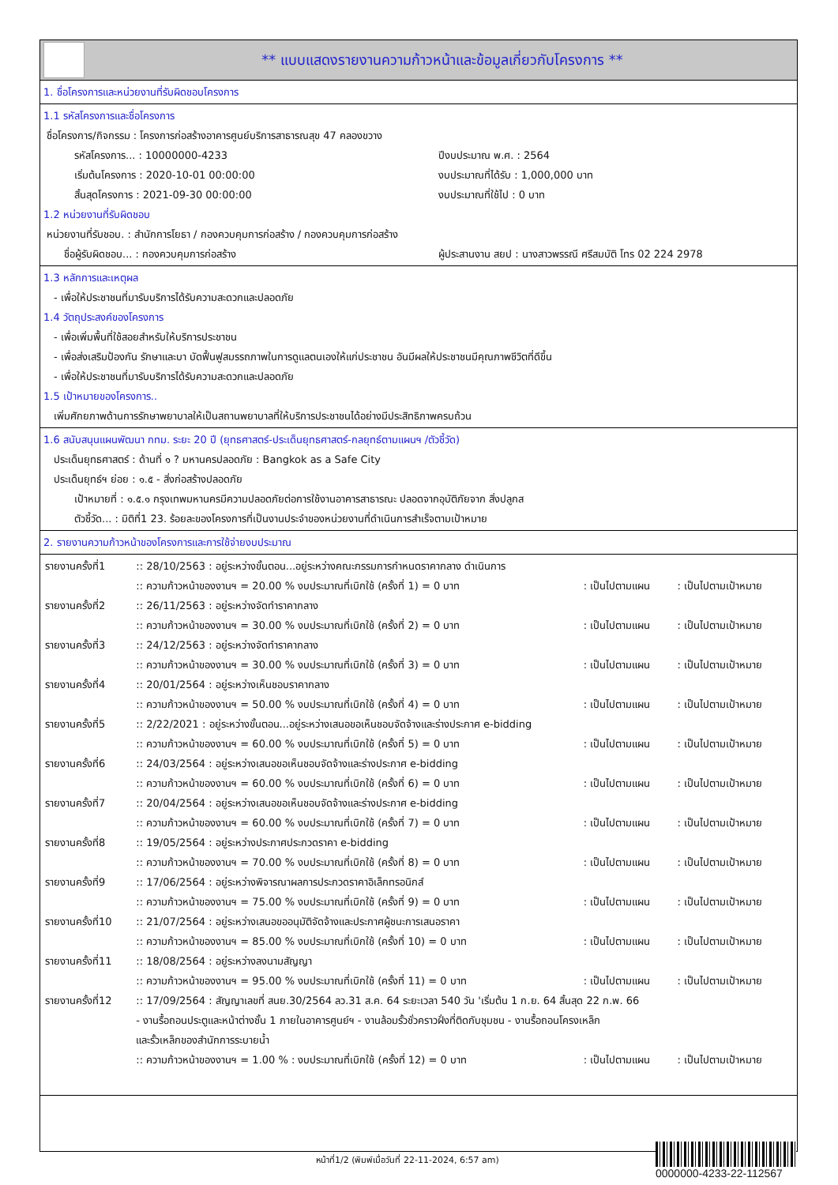** แบบแสดงรายงานความก้าวหน้าและข้อมูลเกี่ยวกับโครงการ **
1. ชื่อโครงการและหน่วยงานที่รับผิดชอบโครงการ
1.1 รหัสโครงการและชื่อโครงการ
ชื่อโครงการ/กิจกรรม : โครงการก่อสร้างอาคารศูนย์บริการสาธารณสุข 47 คลองขวาง
   รหัสโครงการ... : 10000000-4233 ปีงบประมาณ พ.ศ. : 2564
   เริ่มต้นโครงการ : 2020-10-01 00:00:00 งบประมาณที่ได้รับ : 1,000,000 บาท
   สิ้นสุดโครงการ : 2021-09-30 00:00:00 งบประมาณที่ใช้ไป : 0 บาท
1.2 หน่วยงานที่รับผิดชอบ
หน่วยงานที่รับชอบ. : สำนักการโยธา / กองควบคุมการก่อสร้าง / กองควบคุมการก่อสร้าง
  ชื่อผู้รับผิดชอบ... : กองควบคุมการก่อสร้าง ผู้ประสานงาน สยป : นางสาวพรรณี ศรีสมบัติ โทร 02 224 2978
1.3 หลักการและเหตุผล
 - เพื่อให้ประชาชนที่มารับบริการได้รับความสะดวกและปลอดภัย
1.4 วัตถุประสงค์ของโครงการ
 - เพื่อเพิ่มพื้นที่ใช้สอยสำหรับให้บริการประชาชน
 - เพื่อส่งเสริมป้องกัน รักษาและบา บัดฟื้นฟูสมรรถภาพในการดูแลตนเองให้แก่ประชาชน อันมีผลให้ประชาชนมีคุณภาพชีวิตที่ดีขึ้น
 - เพื่อให้ประชาชนที่มารับบริการได้รับความสะดวกและปลอดภัย
1.5 เป้าหมายของโครงการ..
 เพิ่มศักยภาพด้านการรักษาพยาบาลให้เป็นสถานพยาบาลที่ให้บริการประชาชนได้อย่างมีประสิทธิภาพครบถ้วน
1.6 สนับสนุนแผนพัฒนา กทม. ระยะ 20 ปี (ยุทธศาสตร์-ประเด็นยุทธศาสตร์-กลยุทธ์ตามแผนฯ /ตัวชี้วัด)
 ประเด็นยุทธศาสตร์ : ด้านที่ ๑ ? มหานครปลอดภัย : Bangkok as a Safe City
 ประเด็นยุทธ์ฯ ย่อย : ๑.๕ - สิ่งก่อสร้างปลอดภัย
   เป้าหมายที่ : ๑.๕.๑ กรุงเทพมหานครมีความปลอดภัยต่อการใช้งานอาคารสาธารณะ ปลอดจากอุบัติภัยจาก สิ่งปลูกส
   ตัวชี้วัด... : มิติที่1 23. ร้อยละของโครงการที่เป็นงานประจำของหน่วยงานที่ดำเนินการสำเร็จตามเป้าหมาย
2. รายงานความก้าวหน้าของโครงการและการใช้จ่ายงบประมาณ
| รายงานครั้งที่1 | :: 28/10/2563 : อยู่ระหว่างขั้นตอน...อยู่ระหว่างคณะกรรมการกำหนดราคากลาง ดำเนินการ | | |
| | :: ความก้าวหน้าของงานฯ = 20.00 % งบประมาณที่เบิกใช้ (ครั้งที่ 1) = 0 บาท | : เป็นไปตามแผน | : เป็นไปตามเป้าหมาย |
| รายงานครั้งที่2 | :: 26/11/2563 : อยู่ระหว่างจัดทำราคากลาง | | |
| | :: ความก้าวหน้าของงานฯ = 30.00 % งบประมาณที่เบิกใช้ (ครั้งที่ 2) = 0 บาท | : เป็นไปตามแผน | : เป็นไปตามเป้าหมาย |
| รายงานครั้งที่3 | :: 24/12/2563 : อยู่ระหว่างจัดทำราคากลาง | | |
| | :: ความก้าวหน้าของงานฯ = 30.00 % งบประมาณที่เบิกใช้ (ครั้งที่ 3) = 0 บาท | : เป็นไปตามแผน | : เป็นไปตามเป้าหมาย |
| รายงานครั้งที่4 | :: 20/01/2564 : อยู่ระหว่างเห็นชอบราคากลาง | | |
| | :: ความก้าวหน้าของงานฯ = 50.00 % งบประมาณที่เบิกใช้ (ครั้งที่ 4) = 0 บาท | : เป็นไปตามแผน | : เป็นไปตามเป้าหมาย |
| รายงานครั้งที่5 | :: 2/22/2021 : อยู่ระหว่างขั้นตอน...อยู่ระหว่างเสนอขอเห็นชอบจัดจ้างและร่างประกาศ e-bidding | | |
| | :: ความก้าวหน้าของงานฯ = 60.00 % งบประมาณที่เบิกใช้ (ครั้งที่ 5) = 0 บาท | : เป็นไปตามแผน | : เป็นไปตามเป้าหมาย |
| รายงานครั้งที่6 | :: 24/03/2564 : อยู่ระหว่างเสนอขอเห็นชอบจัดจ้างและร่างประกาศ e-bidding | | |
| | :: ความก้าวหน้าของงานฯ = 60.00 % งบประมาณที่เบิกใช้ (ครั้งที่ 6) = 0 บาท | : เป็นไปตามแผน | : เป็นไปตามเป้าหมาย |
| รายงานครั้งที่7 | :: 20/04/2564 : อยู่ระหว่างเสนอขอเห็นชอบจัดจ้างและร่างประกาศ e-bidding | | |
| | :: ความก้าวหน้าของงานฯ = 60.00 % งบประมาณที่เบิกใช้ (ครั้งที่ 7) = 0 บาท | : เป็นไปตามแผน | : เป็นไปตามเป้าหมาย |
| รายงานครั้งที่8 | :: 19/05/2564 : อยู่ระหว่างประกาศประกวดราคา e-bidding | | |
| | :: ความก้าวหน้าของงานฯ = 70.00 % งบประมาณที่เบิกใช้ (ครั้งที่ 8) = 0 บาท | : เป็นไปตามแผน | : เป็นไปตามเป้าหมาย |
| รายงานครั้งที่9 | :: 17/06/2564 : อยู่ระหว่างพิจารณาผลการประกวดราคาอิเล็กทรอนิกส์ | | |
| | :: ความก้าวหน้าของงานฯ = 75.00 % งบประมาณที่เบิกใช้ (ครั้งที่ 9) = 0 บาท | : เป็นไปตามแผน | : เป็นไปตามเป้าหมาย |
| รายงานครั้งที่10 | :: 21/07/2564 : อยู่ระหว่างเสนอขออนุมัติจัดจ้างและประกาศผู้ชนะการเสนอราคา | | |
| | :: ความก้าวหน้าของงานฯ = 85.00 % งบประมาณที่เบิกใช้ (ครั้งที่ 10) = 0 บาท | : เป็นไปตามแผน | : เป็นไปตามเป้าหมาย |
| รายงานครั้งที่11 | :: 18/08/2564 : อยู่ระหว่างลงนามสัญญา | | |
| | :: ความก้าวหน้าของงานฯ = 95.00 % งบประมาณที่เบิกใช้ (ครั้งที่ 11) = 0 บาท | : เป็นไปตามแผน | : เป็นไปตามเป้าหมาย |
| รายงานครั้งที่12 | :: 17/09/2564 : สัญญาเลขที่ สนย.30/2564 ลว.31 ส.ค. 64 ระยะเวลา 540 วัน 'เริ่มต้น 1 ก.ย. 64 สิ้นสุด 22 ก.พ. 66 - งานรื้อถอนประตูและหน้าต่างชั้น 1 ภายในอาคารศูนย์ฯ - งานล้อมรั้วชั่วคราวฝั่งที่ติดกับชุมชน - งานรื้อถอนโครงเหล็ก และรั้วเหล็กของสำนักการระบายน้ำ | | |
| | :: ความก้าวหน้าของงานฯ = 1.00 % : งบประมาณที่เบิกใช้ (ครั้งที่ 12) = 0 บาท | : เป็นไปตามแผน | : เป็นไปตามเป้าหมาย |
หน้าที่1/2 (พิมพ์เมื่อวันที่ 22-11-2024, 6:57 am)
0000000-4233-22-112567